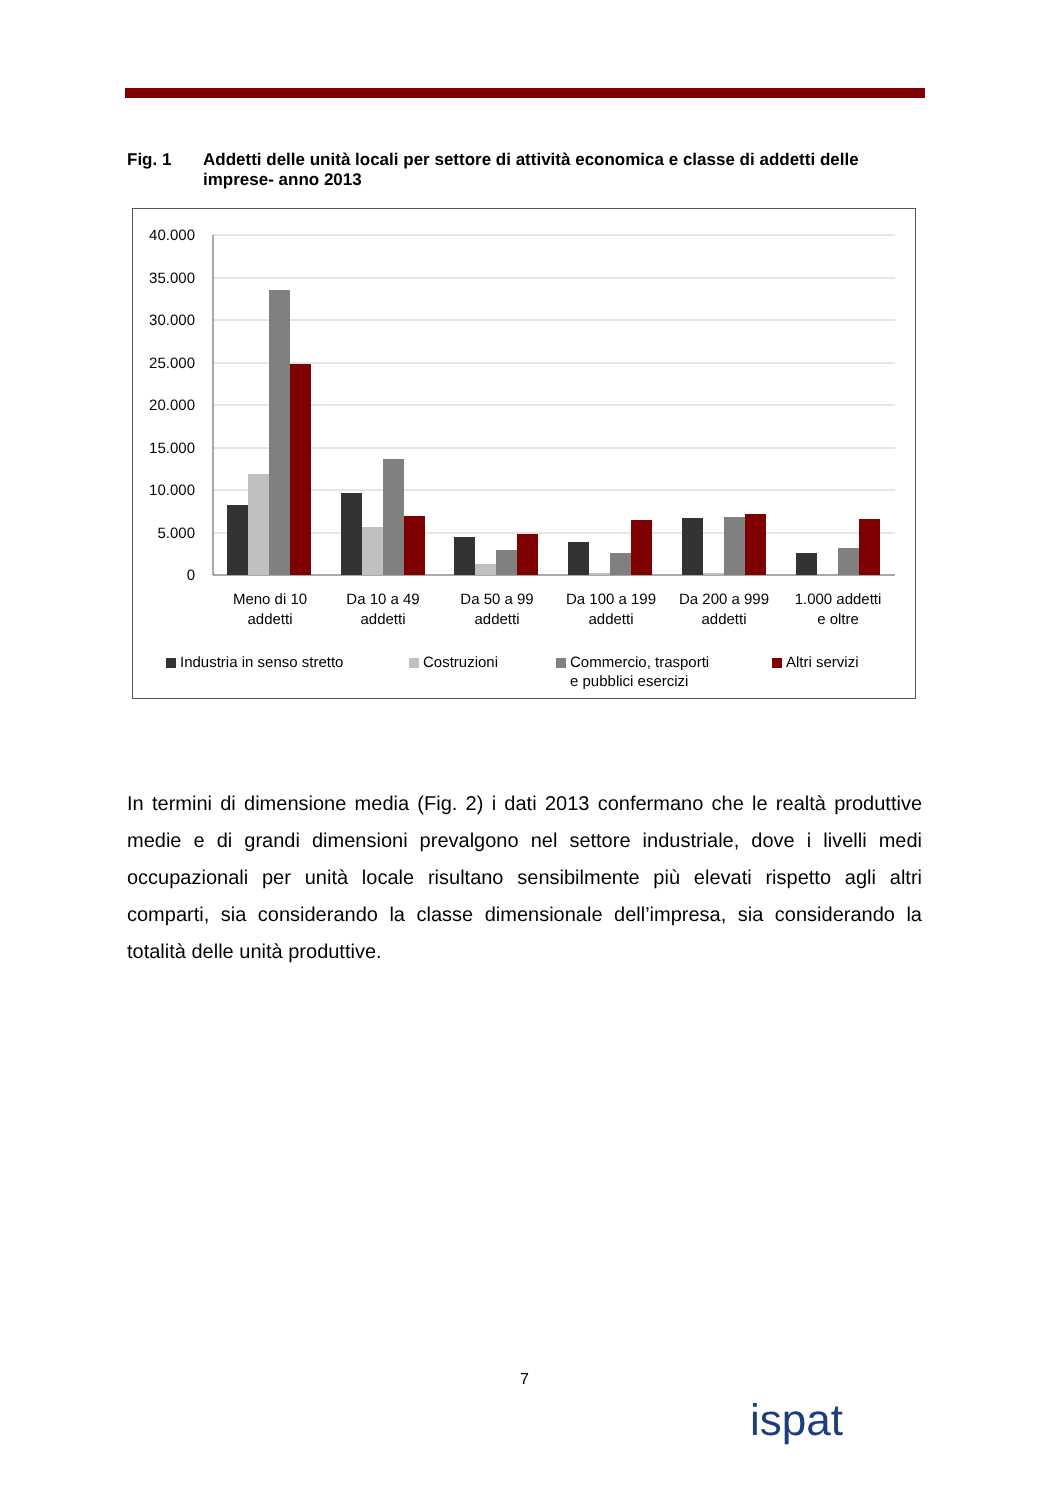Fig. 1 Addetti delle unità locali per settore di attività economica e classe di addetti delle imprese- anno 2013
40.000
35.000
30.000
25.000
20.000
15.000
10.000
5.000
0
Meno di 10
addetti
Da 10 a 49
addetti
Da 50 a 99
addetti
Da 100 a 199
addetti
Da 200 a 999
addetti
1.000 addetti
e oltre
Industria in senso stretto
Costruzioni
Commercio, trasporti
e pubblici esercizi
Altri servizi
In termini di dimensione media (Fig. 2) i dati 2013 confermano che le realtà produttive medie e di grandi dimensioni prevalgono nel settore industriale, dove i livelli medi occupazionali per unità locale risultano sensibilmente più elevati rispetto agli altri comparti, sia considerando la classe dimensionale dell’impresa, sia considerando la totalità delle unità produttive.
7
ispat